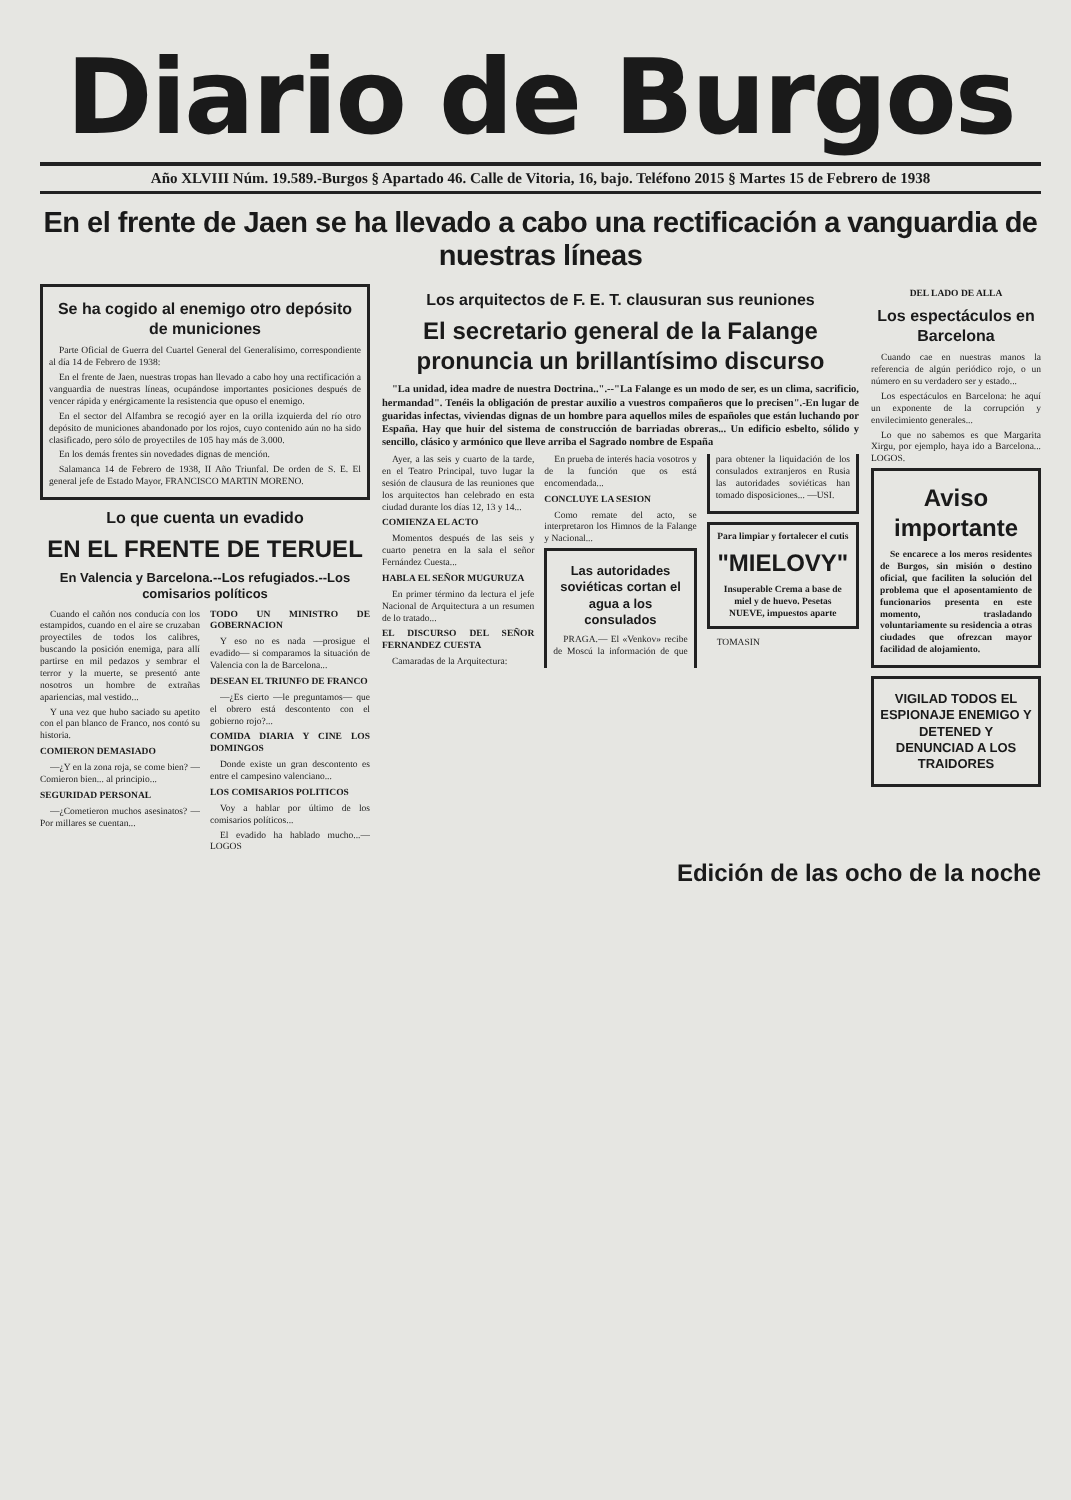Diario de Burgos
Año XLVIII Núm. 19.589.-Burgos § Apartado 46. Calle de Vitoria, 16, bajo. Teléfono 2015 § Martes 15 de Febrero de 1938
En el frente de Jaen se ha llevado a cabo una rectificación a vanguardia de nuestras líneas
Se ha cogido al enemigo otro depósito de municiones
Parte Oficial de Guerra del Cuartel General del Generalísimo, correspondiente al día 14 de Febrero de 1938:
En el frente de Jaen, nuestras tropas han llevado a cabo hoy una rectificación a vanguardia de nuestras líneas, ocupándose importantes posiciones después de vencer rápida y enérgicamente la resistencia que opuso el enemigo.
En el sector del Alfambra se recogió ayer en la orilla izquierda del río otro depósito de municiones abandonado por los rojos, cuyo contenido aún no ha sido clasificado, pero sólo de proyectiles de 105 hay más de 3.000.
En los demás frentes sin novedades dignas de mención.
Salamanca 14 de Febrero de 1938, II Año Triunfal. De orden de S. E. El general jefe de Estado Mayor, FRANCISCO MARTIN MORENO.
Lo que cuenta un evadido
EN EL FRENTE DE TERUEL
En Valencia y Barcelona.--Los refugiados.--Los comisarios políticos
Cuando el cañón nos conducía con los estampidos, cuando en el aire se cruzaban proyectiles de todos los calibres, buscando la posición enemiga, para allí partirse en mil pedazos y sembrar el terror y la muerte, se presentó ante nosotros un hombre de extrañas apariencias, mal vestido...
Y una vez que hubo saciado su apetito con el pan blanco de Franco, nos contó su historia.
COMIERON DEMASIADO
—¿Y en la zona roja, se come bien? —Comieron bien... al principio...
SEGURIDAD PERSONAL
—¿Cometieron muchos asesinatos? —Por millares se cuentan...
TODO UN MINISTRO DE GOBERNACION
Y eso no es nada —prosigue el evadido— si comparamos la situación de Valencia con la de Barcelona...
DESEAN EL TRIUNFO DE FRANCO
—¿Es cierto —le preguntamos— que el obrero está descontento con el gobierno rojo?...
COMIDA DIARIA Y CINE LOS DOMINGOS
Donde existe un gran descontento es entre el campesino valenciano...
LOS COMISARIOS POLITICOS
Voy a hablar por último de los comisarios políticos...
El evadido ha hablado mucho...—LOGOS
Los arquitectos de F. E. T. clausuran sus reuniones
El secretario general de la Falange pronuncia un brillantísimo discurso
"La unidad, idea madre de nuestra Doctrina..".--"La Falange es un modo de ser, es un clima, sacrificio, hermandad". Tenéis la obligación de prestar auxilio a vuestros compañeros que lo precisen".-En lugar de guaridas infectas, viviendas dignas de un hombre para aquellos miles de españoles que están luchando por España. Hay que huir del sistema de construcción de barriadas obreras... Un edificio esbelto, sólido y sencillo, clásico y armónico que lleve arriba el Sagrado nombre de España
Ayer, a las seis y cuarto de la tarde, en el Teatro Principal, tuvo lugar la sesión de clausura de las reuniones que los arquitectos han celebrado en esta ciudad durante los días 12, 13 y 14...
COMIENZA EL ACTO
Momentos después de las seis y cuarto penetra en la sala el señor Fernández Cuesta...
HABLA EL SEÑOR MUGURUZA
En primer término da lectura el jefe Nacional de Arquitectura a un resumen de lo tratado...
EL DISCURSO DEL SEÑOR FERNANDEZ CUESTA
Camaradas de la Arquitectura:
En prueba de interés hacia vosotros y de la función que os está encomendada...
CONCLUYE LA SESION
Como remate del acto, se interpretaron los Himnos de la Falange y Nacional...
Las autoridades soviéticas cortan el agua a los consulados
PRAGA.— El «Venkov» recibe de Moscú la información de que para obtener la liquidación de los consulados extranjeros en Rusia las autoridades soviéticas han tomado disposiciones... —USI.
Para limpiar y fortalecer el cutis
"MIELOVY"
Insuperable Crema a base de miel y de huevo. Pesetas NUEVE, impuestos aparte
TOMASIN
DEL LADO DE ALLA
Los espectáculos en Barcelona
Cuando cae en nuestras manos la referencia de algún periódico rojo, o un número en su verdadero ser y estado...
Los espectáculos en Barcelona: he aquí un exponente de la corrupción y envilecimiento generales...
Lo que no sabemos es que Margarita Xirgu, por ejemplo, haya ido a Barcelona... LOGOS.
Aviso importante
Se encarece a los meros residentes de Burgos, sin misión o destino oficial, que faciliten la solución del problema que el aposentamiento de funcionarios presenta en este momento, trasladando voluntariamente su residencia a otras ciudades que ofrezcan mayor facilidad de alojamiento.
VIGILAD TODOS EL ESPIONAJE ENEMIGO Y DETENED Y DENUNCIAD A LOS TRAIDORES
Edición de las ocho de la noche